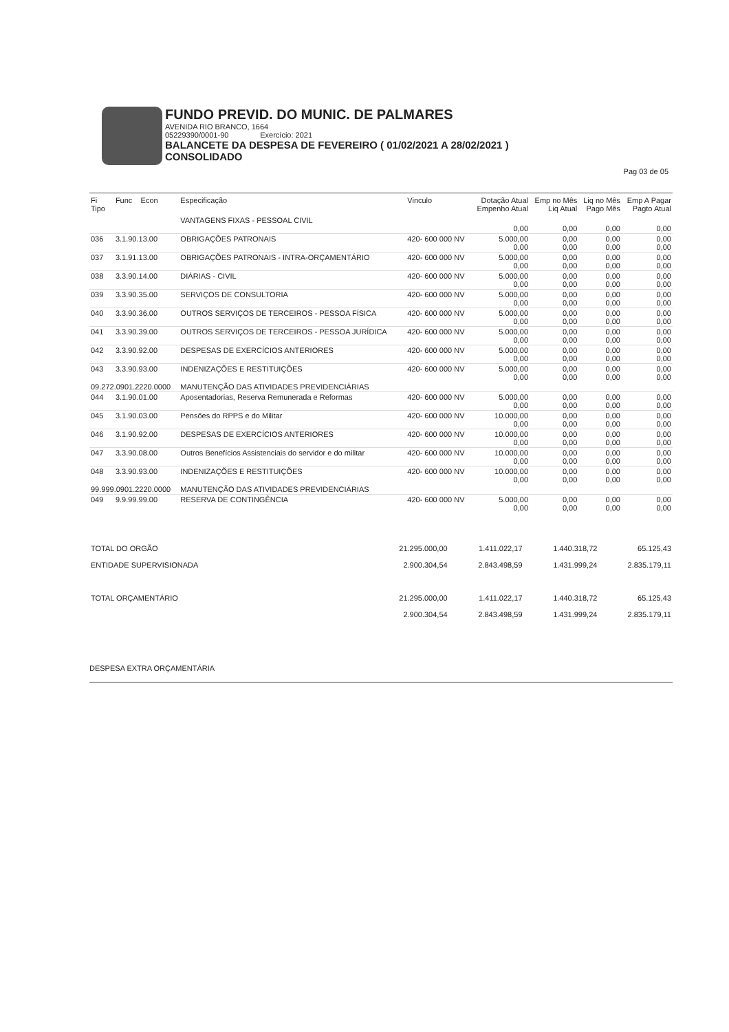FUNDO PREVID. DO MUNIC. DE PALMARES
AVENIDA RIO BRANCO, 1664
05229390/0001-90 Exercício: 2021
BALANCETE DA DESPESA DE FEVEREIRO ( 01/02/2021 A 28/02/2021 )
CONSOLIDADO
Pag 03 de 05
| Fi Tipo | Func Econ | Especificação | Vinculo | Dotação Atual Empenho Atual | Emp no Mês Liq Atual | Liq no Mês Pago Mês | Emp A Pagar Pagto Atual |
| --- | --- | --- | --- | --- | --- | --- | --- |
| | | VANTAGENS FIXAS - PESSOAL CIVIL | | 0,00 | 0,00 | 0,00 | 0,00 |
| 036 | 3.1.90.13.00 | OBRIGAÇÕES PATRONAIS | 420- 600 000 NV | 5.000,00 0,00 | 0,00 0,00 | 0,00 0,00 | 0,00 0,00 |
| 037 | 3.1.91.13.00 | OBRIGAÇÕES PATRONAIS - INTRA-ORÇAMENTÁRIO | 420- 600 000 NV | 5.000,00 0,00 | 0,00 0,00 | 0,00 0,00 | 0,00 0,00 |
| 038 | 3.3.90.14.00 | DIÁRIAS - CIVIL | 420- 600 000 NV | 5.000,00 0,00 | 0,00 0,00 | 0,00 0,00 | 0,00 0,00 |
| 039 | 3.3.90.35.00 | SERVIÇOS DE CONSULTORIA | 420- 600 000 NV | 5.000,00 0,00 | 0,00 0,00 | 0,00 0,00 | 0,00 0,00 |
| 040 | 3.3.90.36.00 | OUTROS SERVIÇOS DE TERCEIROS - PESSOA FÍSICA | 420- 600 000 NV | 5.000,00 0,00 | 0,00 0,00 | 0,00 0,00 | 0,00 0,00 |
| 041 | 3.3.90.39.00 | OUTROS SERVIÇOS DE TERCEIROS - PESSOA JURÍDICA | 420- 600 000 NV | 5.000,00 0,00 | 0,00 0,00 | 0,00 0,00 | 0,00 0,00 |
| 042 | 3.3.90.92.00 | DESPESAS DE EXERCÍCIOS ANTERIORES | 420- 600 000 NV | 5.000,00 0,00 | 0,00 0,00 | 0,00 0,00 | 0,00 0,00 |
| 043 | 3.3.90.93.00 | INDENIZAÇÕES E RESTITUIÇÕES | 420- 600 000 NV | 5.000,00 0,00 | 0,00 0,00 | 0,00 0,00 | 0,00 0,00 |
| 09.272.0901.2220.0000 | | MANUTENÇÃO DAS ATIVIDADES PREVIDENCIÁRIAS | | | | | |
| 044 | 3.1.90.01.00 | Aposentadorias, Reserva Remunerada e Reformas | 420- 600 000 NV | 5.000,00 0,00 | 0,00 0,00 | 0,00 0,00 | 0,00 0,00 |
| 045 | 3.1.90.03.00 | Pensões do RPPS e do Militar | 420- 600 000 NV | 10.000,00 0,00 | 0,00 0,00 | 0,00 0,00 | 0,00 0,00 |
| 046 | 3.1.90.92.00 | DESPESAS DE EXERCÍCIOS ANTERIORES | 420- 600 000 NV | 10.000,00 0,00 | 0,00 0,00 | 0,00 0,00 | 0,00 0,00 |
| 047 | 3.3.90.08.00 | Outros Benefícios Assistenciais do servidor e do militar | 420- 600 000 NV | 10.000,00 0,00 | 0,00 0,00 | 0,00 0,00 | 0,00 0,00 |
| 048 | 3.3.90.93.00 | INDENIZAÇÕES E RESTITUIÇÕES | 420- 600 000 NV | 10.000,00 0,00 | 0,00 0,00 | 0,00 0,00 | 0,00 0,00 |
| 99.999.0901.2220.0000 | | MANUTENÇÃO DAS ATIVIDADES PREVIDENCIÁRIAS | | | | | |
| 049 | 9.9.99.99.00 | RESERVA DE CONTINGÊNCIA | 420- 600 000 NV | 5.000,00 0,00 | 0,00 0,00 | 0,00 0,00 | 0,00 0,00 |
| TOTAL DO ORGÃO | 21.295.000,00 | 1.411.022,17 | 1.440.318,72 | 65.125,43 |
| ENTIDADE SUPERVISIONADA | 2.900.304,54 | 2.843.498,59 | 1.431.999,24 | 2.835.179,11 |
| TOTAL ORÇAMENTÁRIO | 21.295.000,00 | 1.411.022,17 | 1.440.318,72 | 65.125,43 |
| | 2.900.304,54 | 2.843.498,59 | 1.431.999,24 | 2.835.179,11 |
DESPESA EXTRA ORÇAMENTÁRIA